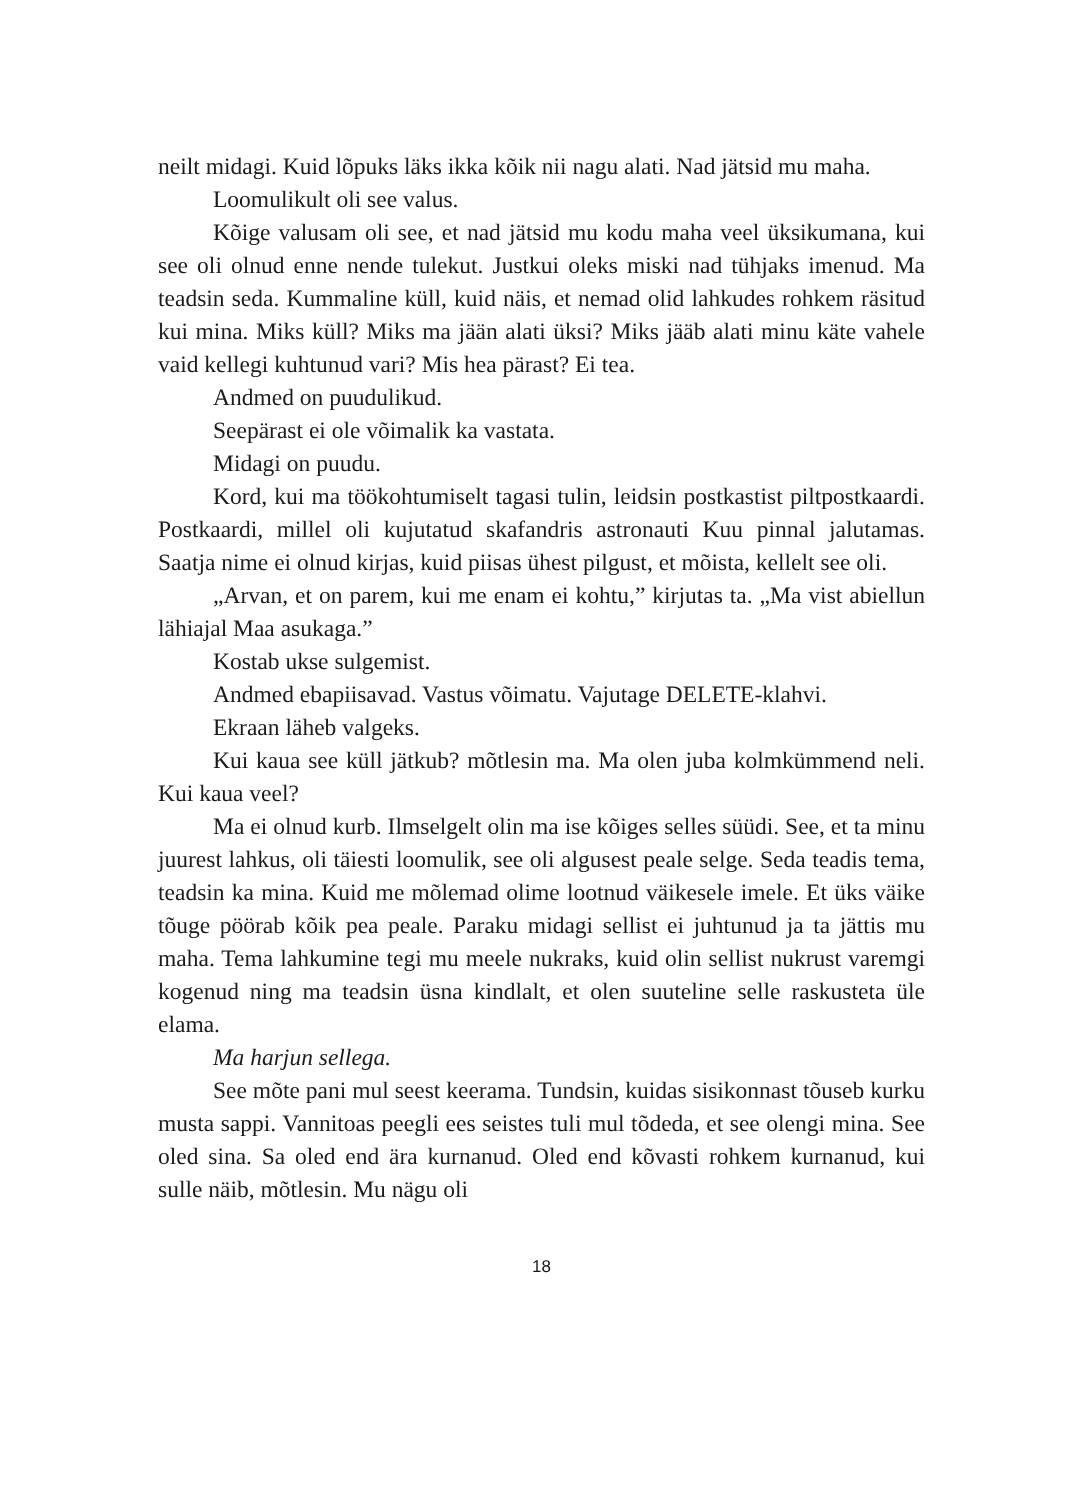neilt midagi. Kuid lõpuks läks ikka kõik nii nagu alati. Nad jätsid mu maha.
Loomulikult oli see valus.
Kõige valusam oli see, et nad jätsid mu kodu maha veel üksikumana, kui see oli olnud enne nende tulekut. Justkui oleks miski nad tühjaks imenud. Ma teadsin seda. Kummaline küll, kuid näis, et nemad olid lahkudes rohkem räsitud kui mina. Miks küll? Miks ma jään alati üksi? Miks jääb alati minu käte vahele vaid kellegi kuhtunud vari? Mis hea pärast? Ei tea.
Andmed on puudulikud.
Seepärast ei ole võimalik ka vastata.
Midagi on puudu.
Kord, kui ma töökohtumiselt tagasi tulin, leidsin postkastist piltpostkaardi. Postkaardi, millel oli kujutatud skafandris astronauti Kuu pinnal jalutamas. Saatja nime ei olnud kirjas, kuid piisas ühest pilgust, et mõista, kellelt see oli.
„Arvan, et on parem, kui me enam ei kohtu,” kirjutas ta. „Ma vist abiellun lähiajal Maa asukaga.”
Kostab ukse sulgemist.
Andmed ebapiisavad. Vastus võimatu. Vajutage DELETE-klahvi.
Ekraan läheb valgeks.
Kui kaua see küll jätkub? mõtlesin ma. Ma olen juba kolmkümmend neli. Kui kaua veel?
Ma ei olnud kurb. Ilmselgelt olin ma ise kõiges selles süüdi. See, et ta minu juurest lahkus, oli täiesti loomulik, see oli algusest peale selge. Seda teadis tema, teadsin ka mina. Kuid me mõlemad olime lootnud väikesele imele. Et üks väike tõuge pöörab kõik pea peale. Paraku midagi sellist ei juhtunud ja ta jättis mu maha. Tema lahkumine tegi mu meele nukraks, kuid olin sellist nukrust varemgi kogenud ning ma teadsin üsna kindlalt, et olen suuteline selle raskusteta üle elama.
Ma harjun sellega.
See mõte pani mul seest keerama. Tundsin, kuidas sisikonnast tõuseb kurku musta sappi. Vannitoas peegli ees seistes tuli mul tõdeda, et see olengi mina. See oled sina. Sa oled end ära kurnanud. Oled end kõvasti rohkem kurnanud, kui sulle näib, mõtlesin. Mu nägu oli
18